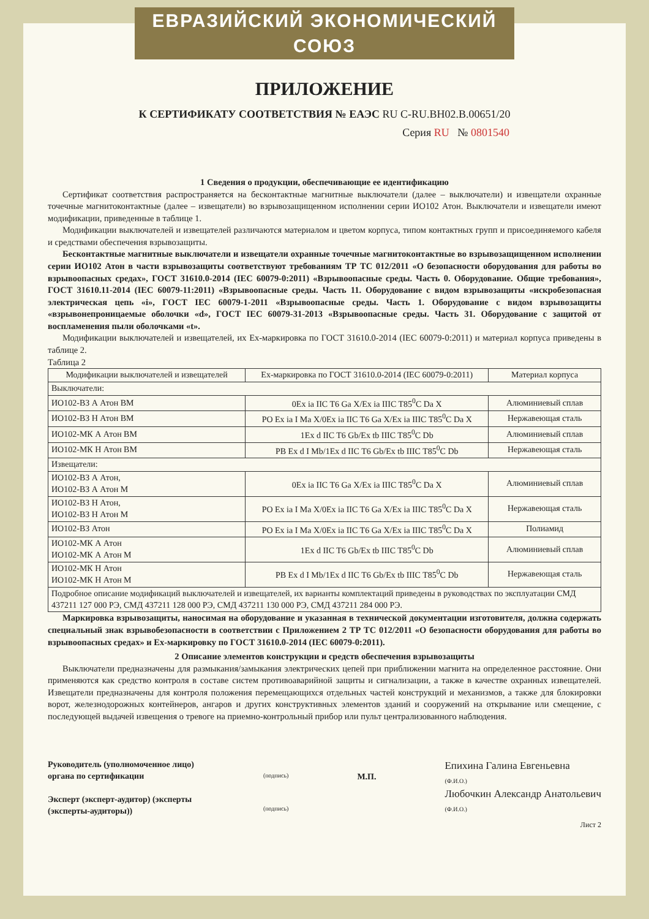ЕВРАЗИЙСКИЙ ЭКОНОМИЧЕСКИЙ СОЮЗ
ПРИЛОЖЕНИЕ
К СЕРТИФИКАТУ СООТВЕТСТВИЯ № ЕАЭС RU C-RU.BH02.B.00651/20
Серия RU № 0801540
1 Сведения о продукции, обеспечивающие ее идентификацию
Сертификат соответствия распространяется на бесконтактные магнитные выключатели (далее – выключатели) и извещатели охранные точечные магнитоконтактные (далее – извещатели) во взрывозащищенном исполнении серии ИО102 Атон. Выключатели и извещатели имеют модификации, приведенные в таблице 1.
Модификации выключателей и извещателей различаются материалом и цветом корпуса, типом контактных групп и присоединяемого кабеля и средствами обеспечения взрывозащиты.
Бесконтактные магнитные выключатели и извещатели охранные точечные магнитоконтактные во взрывозащищенном исполнении серии ИО102 Атон в части взрывозащиты соответствуют требованиям ТР ТС 012/2011 «О безопасности оборудования для работы во взрывоопасных средах», ГОСТ 31610.0-2014 (IEC 60079-0:2011) «Взрывоопасные среды. Часть 0. Оборудование. Общие требования», ГОСТ 31610.11-2014 (IEC 60079-11:2011) «Взрывоопасные среды. Часть 11. Оборудование с видом взрывозащиты «искробезопасная электрическая цепь «i», ГОСТ IEC 60079-1-2011 «Взрывоопасные среды. Часть 1. Оборудование с видом взрывозащиты «взрывонепроницаемые оболочки «d», ГОСТ IEC 60079-31-2013 «Взрывоопасные среды. Часть 31. Оборудование с защитой от воспламенения пыли оболочками «t».
Модификации выключателей и извещателей, их Ex-маркировка по ГОСТ 31610.0-2014 (IEC 60079-0:2011) и материал корпуса приведены в таблице 2.
Таблица 2
| Модификации выключателей и извещателей | Ex-маркировка по ГОСТ 31610.0-2014 (IEC 60079-0:2011) | Материал корпуса |
| --- | --- | --- |
| Выключатели: | | |
| ИО102-ВЗ А Атон ВМ | 0Ex ia IIC T6 Ga X/Ex ia IIIC T85<sup>0</sup>C Da X | Алюминиевый сплав |
| ИО102-ВЗ Н Атон ВМ | PO Ex ia I Ma X/0Ex ia IIC T6 Ga X/Ex ia IIIC T85<sup>0</sup>C Da X | Нержавеющая сталь |
| ИО102-МК А Атон ВМ | 1Ex d IIC T6 Gb/Ex tb IIIC T85<sup>0</sup>C Db | Алюминиевый сплав |
| ИО102-МК Н Атон ВМ | PB Ex d I Mb/1Ex d IIC T6 Gb/Ex tb IIIC T85<sup>0</sup>C Db | Нержавеющая сталь |
| Извещатели: | | |
| ИО102-ВЗ А Атон, ИО102-ВЗ А Атон М | 0Ex ia IIC T6 Ga X/Ex ia IIIC T85<sup>0</sup>C Da X | Алюминиевый сплав |
| ИО102-ВЗ Н Атон, ИО102-ВЗ Н Атон М | PO Ex ia I Ma X/0Ex ia IIC T6 Ga X/Ex ia IIIC T85<sup>0</sup>C Da X | Нержавеющая сталь |
| ИО102-ВЗ Атон | PO Ex ia I Ma X/0Ex ia IIC T6 Ga X/Ex ia IIIC T85<sup>0</sup>C Da X | Полиамид |
| ИО102-МК А Атон ИО102-МК А Атон М | 1Ex d IIC T6 Gb/Ex tb IIIC T85<sup>0</sup>C Db | Алюминиевый сплав |
| ИО102-МК Н Атон ИО102-МК Н Атон М | PB Ex d I Mb/1Ex d IIC T6 Gb/Ex tb IIIC T85<sup>0</sup>C Db | Нержавеющая сталь |
| Подробное описание модификаций выключателей и извещателей, их варианты комплектаций приведены в руководствах по эксплуатации СМД 437211 127 000 РЭ, СМД 437211 128 000 РЭ, СМД 437211 130 000 РЭ, СМД 437211 284 000 РЭ. | | |
Маркировка взрывозащиты, наносимая на оборудование и указанная в технической документации изготовителя, должна содержать специальный знак взрывобезопасности в соответствии с Приложением 2 ТР ТС 012/2011 «О безопасности оборудования для работы во взрывоопасных средах» и Ex-маркировку по ГОСТ 31610.0-2014 (IEC 60079-0:2011).
2 Описание элементов конструкции и средств обеспечения взрывозащиты
Выключатели предназначены для размыкания/замыкания электрических цепей при приближении магнита на определенное расстояние. Они применяются как средство контроля в составе систем противоаварийной защиты и сигнализации, а также в качестве охранных извещателей. Извещатели предназначены для контроля положения перемещающихся отдельных частей конструкций и механизмов, а также для блокировки ворот, железнодорожных контейнеров, ангаров и других конструктивных элементов зданий и сооружений на открывание или смещение, с последующей выдачей извещения о тревоге на приемно-контрольный прибор или пульт централизованного наблюдения.
Руководитель (уполномоченное лицо) органа по сертификации
Эксперт (эксперт-аудитор) (эксперты (эксперты-аудиторы))
(подпись)
(подпись)
М.П.
Епихина Галина Евгеньевна
(Ф.И.О.)
Любочкин Александр Анатольевич
(Ф.И.О.)
Лист 2